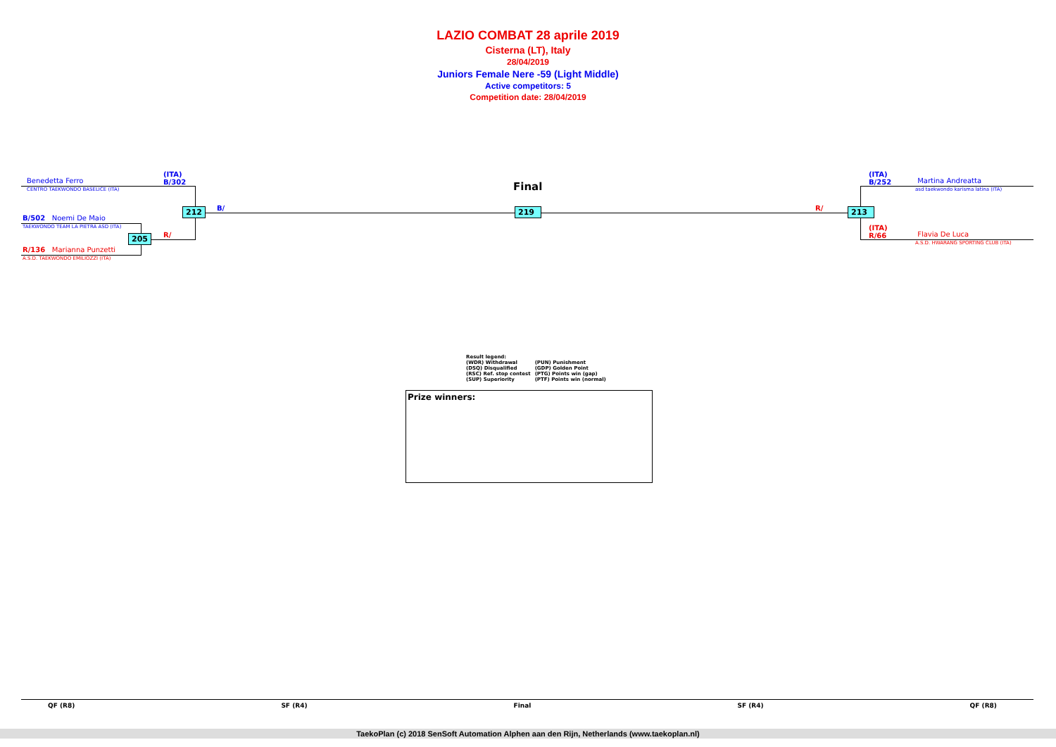LAZIO COMBAT 28 aprile 2019
Cisterna (LT), Italy
28/04/2019
Juniors Female Nere -59 (Light Middle)
Active competitors: 5
Competition date: 28/04/2019
(ITA)
B/302
Benedetta Ferro
CENTRO TAEKWONDO BASELICE (ITA)
B/502 Noemi De Maio
TAEKWONDO TEAM LA PIETRA ASD (ITA)
R/136 Marianna Punzetti
A.S.D. TAEKWONDO EMILIOZZI (ITA)
212
205
B/
R/
Final
219 R/ 213
(ITA)
B/252
Martina Andreatta
asd taekwondo karisma latina (ITA)
(ITA)
R/66
Flavia De Luca
A.S.D. HWARANG SPORTING CLUB (ITA)
Result legend:
| (WDR) Withdrawal | (PUN) Punishment |
| (DSQ) Disqualified | (GDP) Golden Point |
| (RSC) Ref. stop contest | (PTG) Points win (gap) |
| (SUP) Superiority | (PTF) Points win (normal) |
Prize winners:
QF (R8) SF (R4) Final SF (R4) QF (R8)
TaekoPlan (c) 2018 SenSoft Automation Alphen aan den Rijn, Netherlands (www.taekoplan.nl)